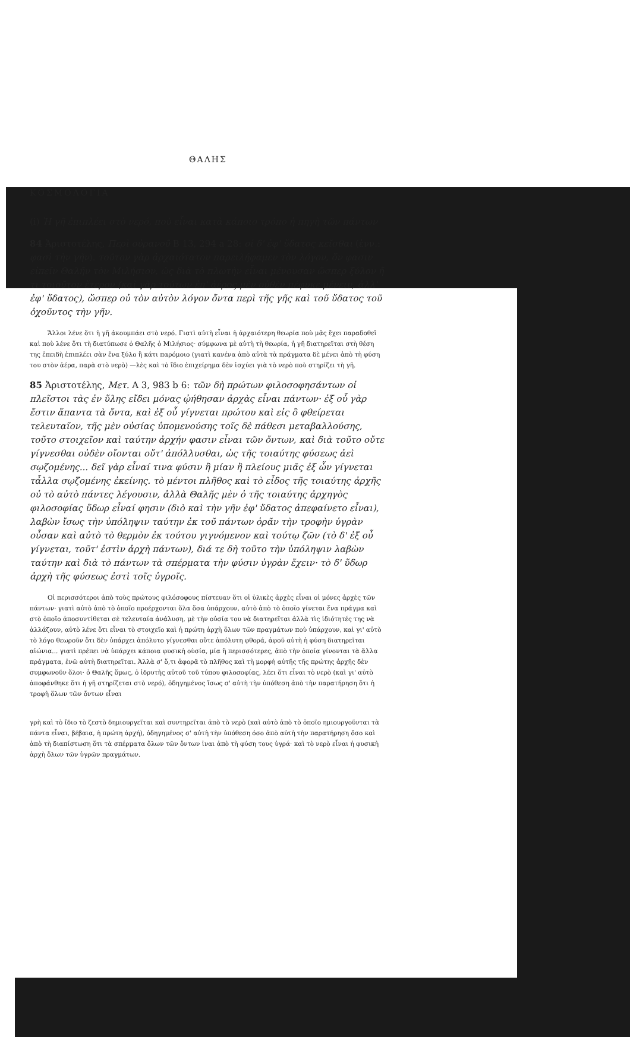ΘΑΛΗΣ
ΚΟΣΜΟΛΟΓΙΑ
(i) Ἡ γῆ ἐπιπλέει στὸ νερό, ποὺ εἶναι κατὰ κάποιο τρόπο ἡ πηγὴ τῶν πάντων
84 Ἀριστοτέλης, Περὶ οὐρανοῦ Β 13, 294 a 28: οἱ δ' ἐφ' ὕδατος κεῖσθαι (ἐνν.: φασὶ τὴν γῆν). τοῦτον γὰρ ἀρχαιότατον παρειλήφαμεν τὸν λόγον, ὅν φασιν εἰπεῖν Θαλῆν τὸν Μιλήσιον, ὡς διὰ τὸ πλωτὴν εἶναι μένουσαν ὥσπερ ξύλον ἤ τι τοιοῦτον ἕτερον (καὶ γὰρ τούτων ἐπ' ἀέρος μὲν οὐθὲν πέφυκε μένειν, ἀλλ' ἐφ' ὕδατος), ὥσπερ οὐ τὸν αὐτὸν λόγον ὄντα περὶ τῆς γῆς καὶ τοῦ ὕδατος τοῦ ὀχοῦντος τὴν γῆν.
Ἄλλοι λένε ὅτι ἡ γῆ ἀκουμπάει στὸ νερό. Γιατὶ αὐτὴ εἶναι ἡ ἀρχαιότερη θεωρία ποὺ μᾶς ἔχει παραδοθεῖ καὶ ποὺ λένε ὅτι τὴ διατύπωσε ὁ Θαλῆς ὁ Μιλήσιος· σύμφωνα μὲ αὐτὴ τὴ θεωρία, ἡ γῆ διατηρεῖται στὴ θέση της ἐπειδὴ ἐπιπλέει σὰν ἕνα ξύλο ἢ κάτι παρόμοιο (γιατὶ κανένα ἀπὸ αὐτὰ τὰ πράγματα δὲ μένει ἀπὸ τὴ φύση του στὸν ἀέρα, παρὰ στὸ νερὸ) —λὲς καὶ τὸ ἴδιο ἐπιχείρημα δὲν ἰσχύει γιὰ τὸ νερὸ ποὺ στηρίζει τὴ γῆ.
85 Ἀριστοτέλης, Μετ. Α 3, 983 b 6: τῶν δὴ πρώτων φιλοσοφησάντων οἱ πλεῖστοι τὰς ἐν ὕλης εἴδει μόνας ᾠήθησαν ἀρχὰς εἶναι πάντων· ἐξ οὗ γὰρ ἔστιν ἅπαντα τὰ ὄντα, καὶ ἐξ οὗ γίγνεται πρώτου καὶ εἰς ὃ φθείρεται τελευταῖον, τῆς μὲν οὐσίας ὑπομενούσης τοῖς δὲ πάθεσι μεταβαλλούσης, τοῦτο στοιχεῖον καὶ ταύτην ἀρχήν φασιν εἶναι τῶν ὄντων, καὶ διὰ τοῦτο οὔτε γίγνεσθαι οὐδὲν οἴονται οὔτ' ἀπόλλυσθαι, ὡς τῆς τοιαύτης φύσεως ἀεὶ σῳζομένης... δεῖ γὰρ εἶναί τινα φύσιν ἢ μίαν ἢ πλείους μιᾶς ἐξ ὧν γίγνεται τἆλλα σῳζομένης ἐκείνης. τὸ μέντοι πλῆθος καὶ τὸ εἶδος τῆς τοιαύτης ἀρχῆς οὐ τὸ αὐτὸ πάντες λέγουσιν, ἀλλὰ Θαλῆς μὲν ὁ τῆς τοιαύτης ἀρχηγὸς φιλοσοφίας ὕδωρ εἶναί φησιν (διὸ καὶ τὴν γῆν ἐφ' ὕδατος ἀπεφαίνετο εἶναι), λαβὼν ἴσως τὴν ὑπόληψιν ταύτην ἐκ τοῦ πάντων ὁρᾶν τὴν τροφὴν ὑγρὰν οὖσαν καὶ αὐτὸ τὸ θερμὸν ἐκ τούτου γιγνόμενον καὶ τούτῳ ζῶν (τὸ δ' ἐξ οὗ γίγνεται, τοῦτ' ἐστὶν ἀρχὴ πάντων), διά τε δὴ τοῦτο τὴν ὑπόληψιν λαβὼν ταύτην καὶ διὰ τὸ πάντων τὰ σπέρματα τὴν φύσιν ὑγρὰν ἔχειν· τὸ δ' ὕδωρ ἀρχὴ τῆς φύσεως ἐστὶ τοῖς ὑγροῖς.
Οἱ περισσότεροι ἀπὸ τοὺς πρώτους φιλόσοφους πίστευαν ὅτι οἱ ὑλικὲς ἀρχὲς εἶναι οἱ μόνες ἀρχὲς τῶν πάντων· γιατὶ αὐτὸ ἀπὸ τὸ ὁποῖο προέρχονται ὅλα ὅσα ὑπάρχουν, αὐτὸ ἀπὸ τὸ ὁποῖο γίνεται ἕνα πράγμα καὶ στὸ ὁποῖο ἀποσυντίθεται σὲ τελευταία ἀνάλυση, μὲ τὴν οὐσία του νὰ διατηρεῖται ἀλλὰ τὶς ἰδιότητές της νὰ ἀλλάζουν, αὐτὸ λένε ὅτι εἶναι τὸ στοιχεῖο καὶ ἡ πρώτη ἀρχὴ ὅλων τῶν πραγμάτων ποὺ ὑπάρχουν, καὶ γι' αὐτὸ τὸ λόγο θεωροῦν ὅτι δὲν ὑπάρχει ἀπόλυτο γίγνεσθαι οὔτε ἀπόλυτη φθορά, ἀφοῦ αὐτὴ ἡ φύση διατηρεῖται αἰώνια... γιατὶ πρέπει νὰ ὑπάρχει κάποια φυσικὴ οὐσία, μία ἢ περισσότερες, ἀπὸ τὴν ὁποία γίνονται τὰ ἄλλα πράγματα, ἐνῶ αὐτὴ διατηρεῖται. Ἀλλὰ σ' ὅ,τι ἀφορᾶ τὸ πλῆθος καὶ τὴ μορφὴ αὐτῆς τῆς πρώτης ἀρχῆς δὲν συμφωνοῦν ὅλοι· ὁ Θαλῆς ὅμως, ὁ ἱδρυτὴς αὐτοῦ τοῦ τύπου φιλοσοφίας, λέει ὅτι εἶναι τὸ νερὸ (καὶ γι' αὐτὸ ἀποφάνθηκε ὅτι ἡ γῆ στηρίζεται στὸ νερό), ὁδηγημένος ἴσως σ' αὐτὴ τὴν ὑπόθεση ἀπὸ τὴν παρατήρηση ὅτι ἡ τροφὴ ὅλων τῶν ὄντων εἶναι
γρὴ καὶ τὸ ἴδιο τὸ ζεστὸ δημιουργεῖται καὶ συντηρεῖται ἀπὸ τὸ νερὸ (καὶ αὐτὸ ἀπὸ τὸ ὁποῖο ημιουργοῦνται τὰ πάντα εἶναι, βέβαια, ἡ πρώτη ἀρχή), ὁδηγημένος σ' αὐτὴ τὴν ὑπόθεση όσο ἀπὸ αὐτὴ τὴν παρατήρηση ὅσο καὶ ἀπὸ τὴ διαπίστωση ὅτι τὰ σπέρματα ὅλων τῶν ὄντων ἰναι ἀπὸ τὴ φύση τους ὑγρά· καὶ τὸ νερὸ εἶναι ἡ φυσικὴ ἀρχὴ ὅλων τῶν ὑγρῶν πραγμάτων.